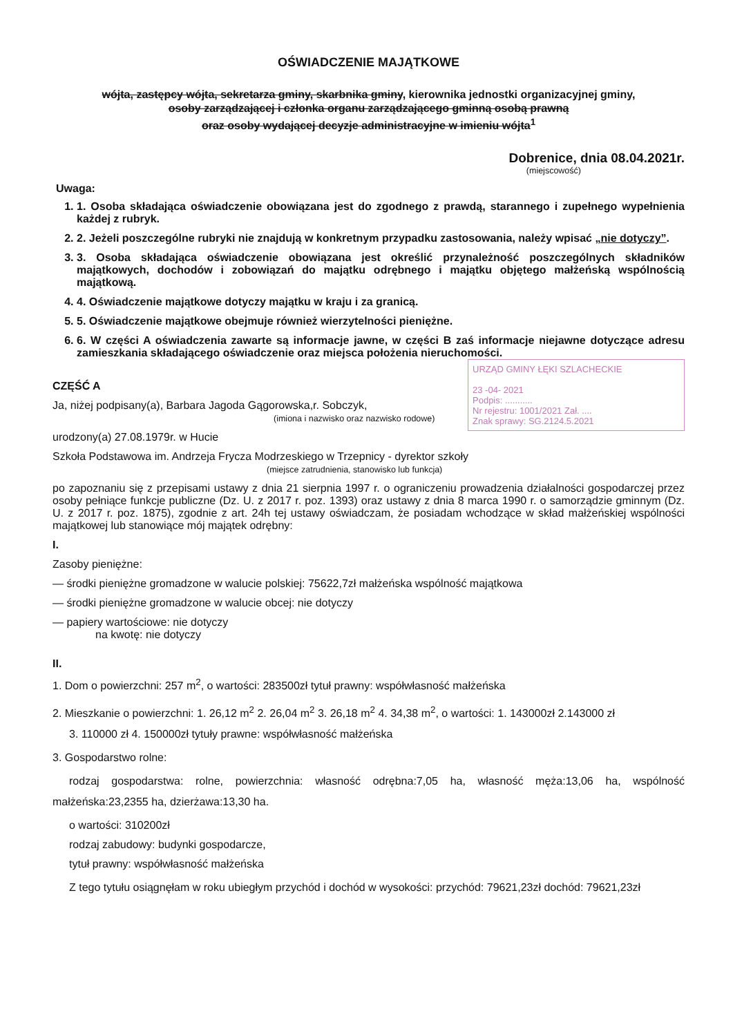OŚWIADCZENIE MAJĄTKOWE
wójta, zastępcy wójta, sekretarza gminy, skarbnika gminy, kierownika jednostki organizacyjnej gminy,
osoby zarządzającej i członka organu zarządzającego gminną osobą prawną
oraz osoby wydającej decyzje administracyjne w imieniu wójta<sup>1</sup>
Dobrenice, dnia 08.04.2021r.
(miejscowość)
Uwaga:
1. 1. Osoba składająca oświadczenie obowiązana jest do zgodnego z prawdą, starannego i zupełnego wypełnienia każdej z rubryk.
2. 2. Jeżeli poszczególne rubryki nie znajdują w konkretnym przypadku zastosowania, należy wpisać „nie dotyczy”.
3. 3. Osoba składająca oświadczenie obowiązana jest określić przynależność poszczególnych składników majątkowych, dochodów i zobowiązań do majątku odrębnego i majątku objętego małżeńską wspólnością majątkową.
4. 4. Oświadczenie majątkowe dotyczy majątku w kraju i za granicą.
5. 5. Oświadczenie majątkowe obejmuje również wierzytelności pieniężne.
6. 6. W części A oświadczenia zawarte są informacje jawne, w części B zaś informacje niejawne dotyczące adresu zamieszkania składającego oświadczenie oraz miejsca położenia nieruchomości.
URZĄD GMINY ŁĘKI SZLACHECKIE
23 -04- 2021
Podpis: ...........
Nr rejestru: 1001/2021 Zał. ....
Znak sprawy: SG.2124.5.2021
CZĘŚĆ A
Ja, niżej podpisany(a), Barbara Jagoda Gągorowska,r. Sobczyk,
(imiona i nazwisko oraz nazwisko rodowe)
urodzony(a) 27.08.1979r. w Hucie
Szkoła Podstawowa im. Andrzeja Frycza Modrzeskiego w Trzepnicy - dyrektor szkoły
(miejsce zatrudnienia, stanowisko lub funkcja)
po zapoznaniu się z przepisami ustawy z dnia 21 sierpnia 1997 r. o ograniczeniu prowadzenia działalności gospodarczej przez osoby pełniące funkcje publiczne (Dz. U. z 2017 r. poz. 1393) oraz ustawy z dnia 8 marca 1990 r. o samorządzie gminnym (Dz. U. z 2017 r. poz. 1875), zgodnie z art. 24h tej ustawy oświadczam, że posiadam wchodzące w skład małżeńskiej wspólności majątkowej lub stanowiące mój majątek odrębny:
I.
Zasoby pieniężne:
— środki pieniężne gromadzone w walucie polskiej: 75622,7zł małżeńska wspólność majątkowa
— środki pieniężne gromadzone w walucie obcej: nie dotyczy
— papiery wartościowe: nie dotyczy
na kwotę: nie dotyczy
II.
1. Dom o powierzchni: 257 m<sup>2</sup>, o wartości: 283500zł tytuł prawny: współwłasność małżeńska
2. Mieszkanie o powierzchni: 1. 26,12 m<sup>2</sup> 2. 26,04 m<sup>2</sup> 3. 26,18 m<sup>2</sup> 4. 34,38 m<sup>2</sup>, o wartości: 1. 143000zł 2.143000 zł
3. 110000 zł 4. 150000zł tytuły prawne: współwłasność małżeńska
3. Gospodarstwo rolne:
rodzaj gospodarstwa: rolne, powierzchnia: własność odrębna:7,05 ha, własność męża:13,06 ha, wspólność małżeńska:23,2355 ha, dzierżawa:13,30 ha.
o wartości: 310200zł
rodzaj zabudowy: budynki gospodarcze,
tytuł prawny: współwłasność małżeńska
Z tego tytułu osiągnęłam w roku ubiegłym przychód i dochód w wysokości: przychód: 79621,23zł dochód: 79621,23zł